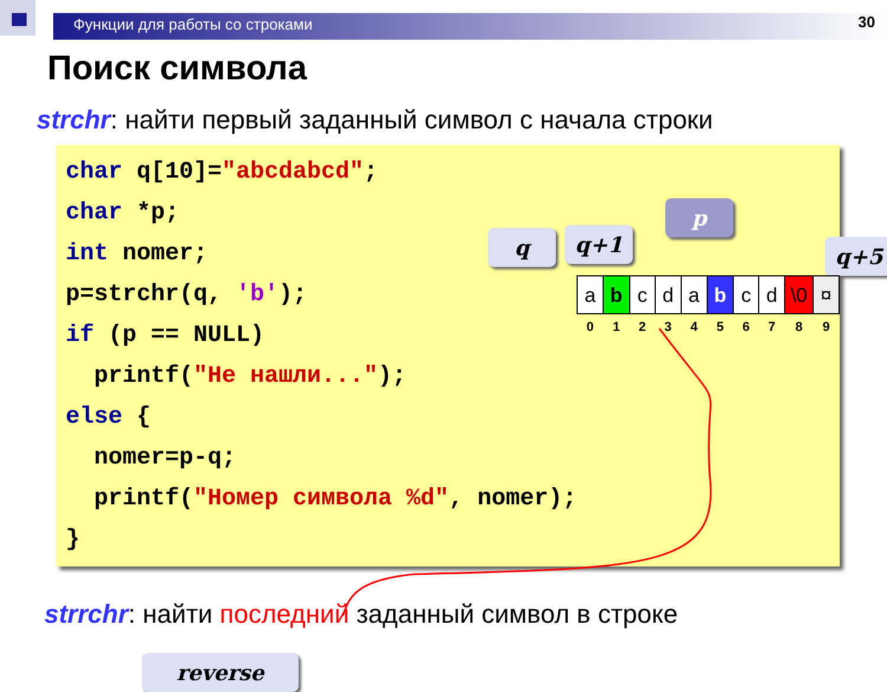Функции для работы со строками 30
Поиск символа
strchr: найти первый заданный символ с начала строки
char q[10]="abcdabcd";
char *p;
int nomer;
p=strchr(q, 'b');
if (p == NULL)
printf("Не нашли...");
else {
nomer=p-q;
printf("Номер символа %d", nomer);
}
q q+1
p
q+5
reverse
| a | b | c | d | a | b | c | d | \0 | ¤ |
| 0 | 1 | 2 | 3 | 4 | 5 | 6 | 7 | 8 | 9 |
strrchr: найти последний заданный символ в строке